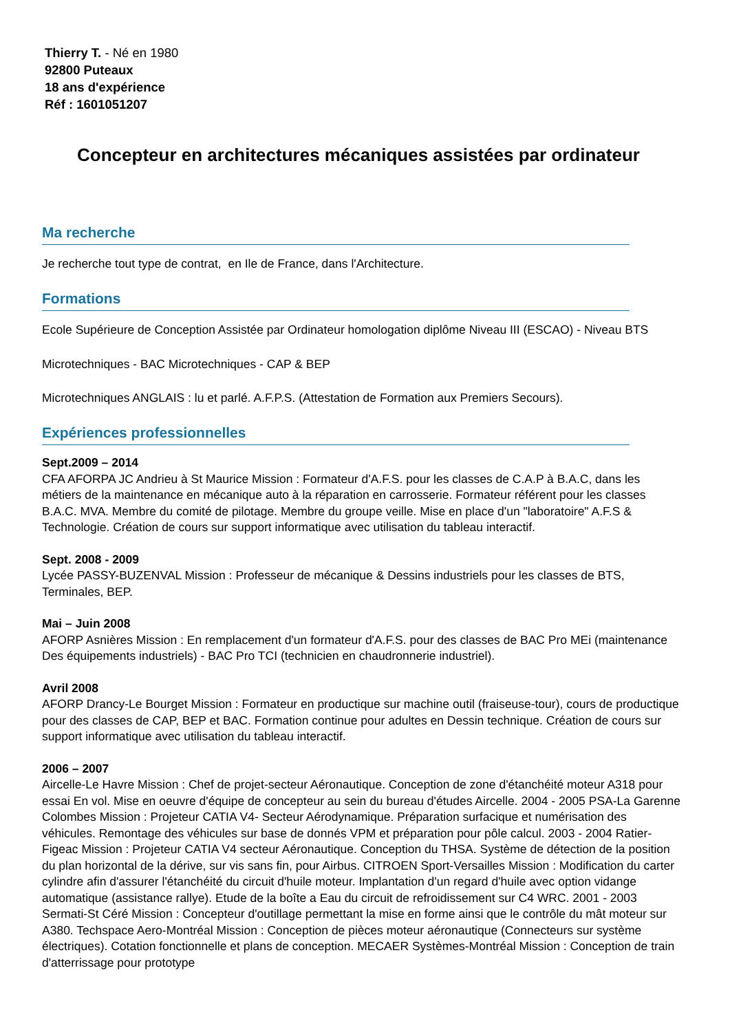Thierry T. - Né en 1980
92800 Puteaux
18 ans d'expérience
Réf : 1601051207
Concepteur en architectures mécaniques assistées par ordinateur
Ma recherche
Je recherche tout type de contrat, en Ile de France, dans l'Architecture.
Formations
Ecole Supérieure de Conception Assistée par Ordinateur homologation diplôme Niveau III (ESCAO) - Niveau BTS
Microtechniques - BAC Microtechniques - CAP & BEP
Microtechniques ANGLAIS : lu et parlé. A.F.P.S. (Attestation de Formation aux Premiers Secours).
Expériences professionnelles
Sept.2009 – 2014
CFA AFORPA JC Andrieu à St Maurice Mission : Formateur d'A.F.S. pour les classes de C.A.P à B.A.C, dans les métiers de la maintenance en mécanique auto à la réparation en carrosserie. Formateur référent pour les classes B.A.C. MVA. Membre du comité de pilotage. Membre du groupe veille. Mise en place d'un "laboratoire" A.F.S & Technologie. Création de cours sur support informatique avec utilisation du tableau interactif.
Sept. 2008 - 2009
Lycée PASSY-BUZENVAL Mission : Professeur de mécanique & Dessins industriels pour les classes de BTS, Terminales, BEP.
Mai – Juin 2008
AFORP Asnières Mission : En remplacement d'un formateur d'A.F.S. pour des classes de BAC Pro MEi (maintenance Des équipements industriels) - BAC Pro TCI (technicien en chaudronnerie industriel).
Avril 2008
AFORP Drancy-Le Bourget Mission : Formateur en productique sur machine outil (fraiseuse-tour), cours de productique pour des classes de CAP, BEP et BAC. Formation continue pour adultes en Dessin technique. Création de cours sur support informatique avec utilisation du tableau interactif.
2006 – 2007
Aircelle-Le Havre Mission : Chef de projet-secteur Aéronautique. Conception de zone d'étanchéité moteur A318 pour essai En vol. Mise en oeuvre d'équipe de concepteur au sein du bureau d'études Aircelle. 2004 - 2005 PSA-La Garenne Colombes Mission : Projeteur CATIA V4- Secteur Aérodynamique. Préparation surfacique et numérisation des véhicules. Remontage des véhicules sur base de donnés VPM et préparation pour pôle calcul. 2003 - 2004 Ratier-Figeac Mission : Projeteur CATIA V4 secteur Aéronautique. Conception du THSA. Système de détection de la position du plan horizontal de la dérive, sur vis sans fin, pour Airbus. CITROEN Sport-Versailles Mission : Modification du carter cylindre afin d'assurer l'étanchéité du circuit d'huile moteur. Implantation d'un regard d'huile avec option vidange automatique (assistance rallye). Etude de la boîte a Eau du circuit de refroidissement sur C4 WRC. 2001 - 2003 Sermati-St Céré Mission : Concepteur d'outillage permettant la mise en forme ainsi que le contrôle du mât moteur sur A380. Techspace Aero-Montréal Mission : Conception de pièces moteur aéronautique (Connecteurs sur système électriques). Cotation fonctionnelle et plans de conception. MECAER Systèmes-Montréal Mission : Conception de train d'atterrissage pour prototype